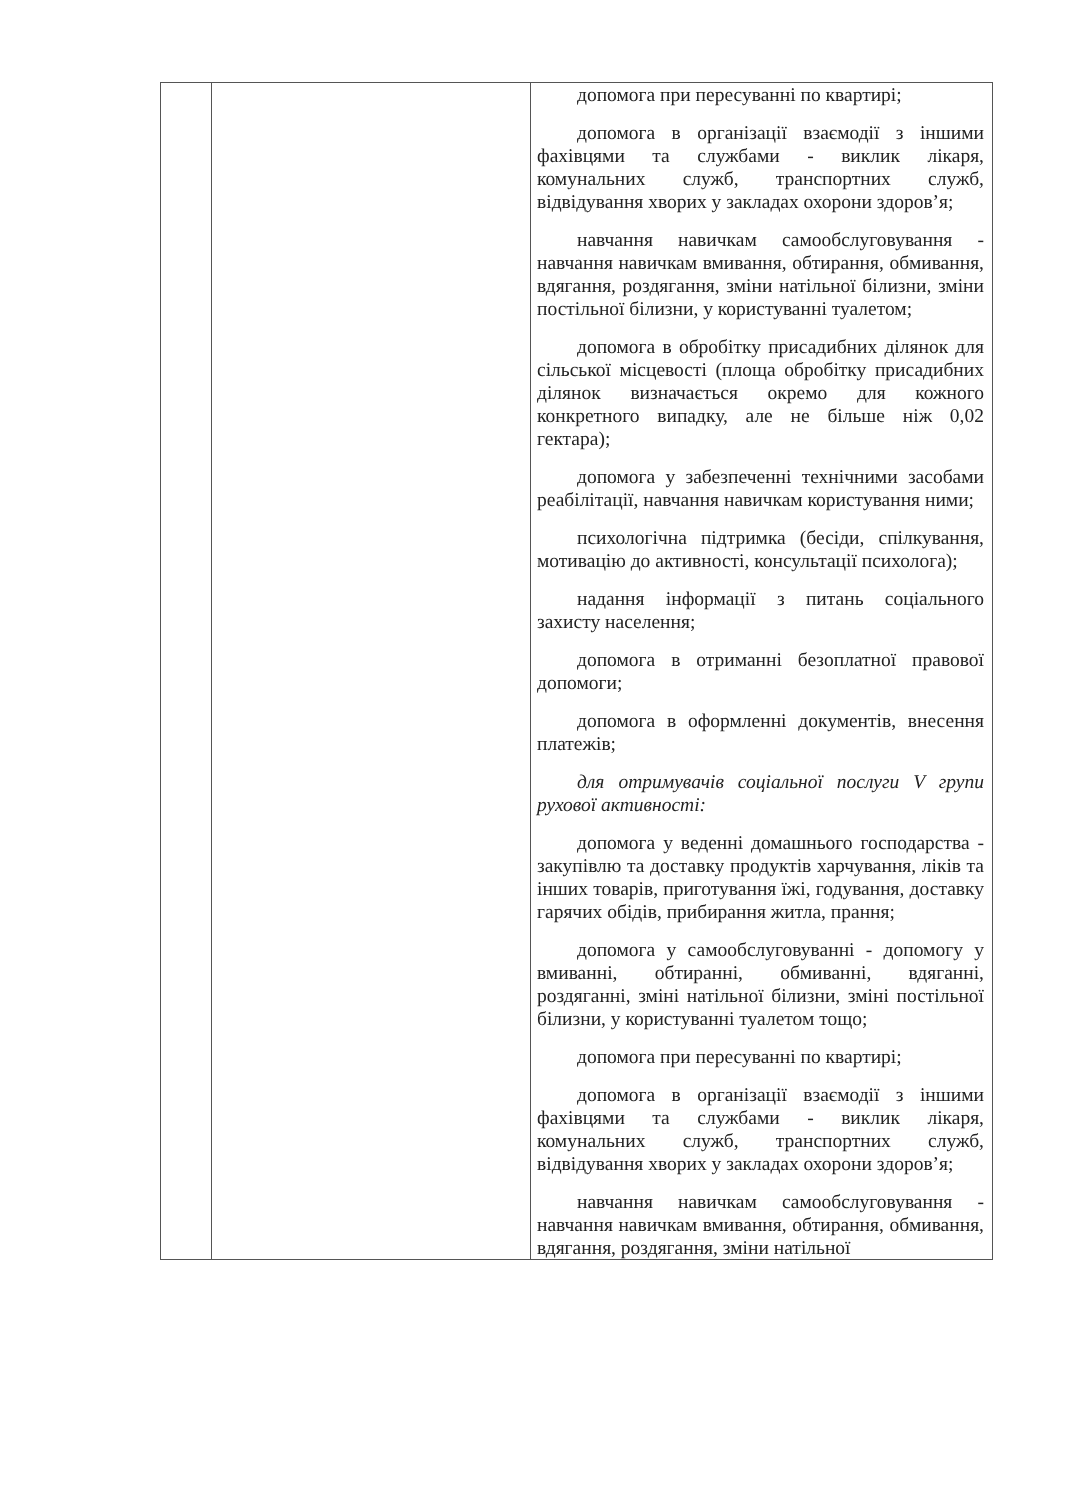| | | допомога при пересуванні по квартирі; допомога в організації взаємодії з іншими фахівцями та службами - виклик лікаря, комунальних служб, транспортних служб, відвідування хворих у закладах охорони здоров’я; навчання навичкам самообслуговування - навчання навичкам вмивання, обтирання, обмивання, вдягання, роздягання, зміни натільної білизни, зміни постільної білизни, у користуванні туалетом; допомога в обробітку присадибних ділянок для сільської місцевості (площа обробітку присадибних ділянок визначається окремо для кожного конкретного випадку, але не більше ніж 0,02 гектара); допомога у забезпеченні технічними засобами реабілітації, навчання навичкам користування ними; психологічна підтримка (бесіди, спілкування, мотивацію до активності, консультації психолога); надання інформації з питань соціального захисту населення; допомога в отриманні безоплатної правової допомоги; допомога в оформленні документів, внесення платежів; для отримувачів соціальної послуги V групи рухової активності: допомога у веденні домашнього господарства - закупівлю та доставку продуктів харчування, ліків та інших товарів, приготування їжі, годування, доставку гарячих обідів, прибирання житла, прання; допомога у самообслуговуванні - допомогу у вмиванні, обтиранні, обмиванні, вдяганні, роздяганні, зміні натільної білизни, зміні постільної білизни, у користуванні туалетом тощо; допомога при пересуванні по квартирі; допомога в організації взаємодії з іншими фахівцями та службами - виклик лікаря, комунальних служб, транспортних служб, відвідування хворих у закладах охорони здоров’я; навчання навичкам самообслуговування - навчання навичкам вмивання, обтирання, обмивання, вдягання, роздягання, зміни натільної |